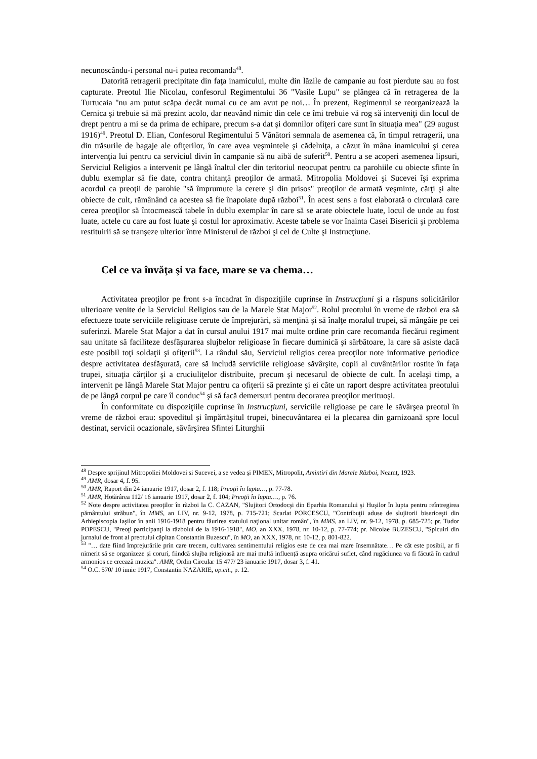necunoscându-i personal nu-i putea recomanda<sup>48</sup>.
Datorită retragerii precipitate din faţa inamicului, multe din lăzile de campanie au fost pierdute sau au fost capturate. Preotul Ilie Nicolau, confesorul Regimentului 36 "Vasile Lupu" se plângea că în retragerea de la Turtucaia "nu am putut scăpa decât numai cu ce am avut pe noi… În prezent, Regimentul se reorganizează la Cernica şi trebuie să mă prezint acolo, dar neavând nimic din cele ce îmi trebuie vă rog să interveniţi din locul de drept pentru a mi se da prima de echipare, precum s-a dat şi domnilor ofiţeri care sunt în situaţia mea" (29 august 1916)<sup>49</sup>. Preotul D. Elian, Confesorul Regimentului 5 Vânători semnala de asemenea că, în timpul retragerii, una din trăsurile de bagaje ale ofiţerilor, în care avea veşmintele şi cădelniţa, a căzut în mâna inamicului şi cerea intervenţia lui pentru ca serviciul divin în campanie să nu aibă de suferit<sup>50</sup>. Pentru a se acoperi asemenea lipsuri, Serviciul Religios a intervenit pe lângă înaltul cler din teritoriul neocupat pentru ca parohiile cu obiecte sfinte în dublu exemplar să fie date, contra chitanţă preoţilor de armată. Mitropolia Moldovei şi Sucevei îşi exprima acordul ca preoţii de parohie "să împrumute la cerere şi din prisos" preoţilor de armată veşminte, cărţi şi alte obiecte de cult, rămânând ca acestea să fie înapoiate după război<sup>51</sup>. În acest sens a fost elaborată o circulară care cerea preoţilor să întocmească tabele în dublu exemplar în care să se arate obiectele luate, locul de unde au fost luate, actele cu care au fost luate şi costul lor aproximativ. Aceste tabele se vor înainta Casei Bisericii şi problema restituirii să se tranşeze ulterior între Ministerul de război şi cel de Culte şi Instrucţiune.
Cel ce va învăţa şi va face, mare se va chema…
Activitatea preoţilor pe front s-a încadrat în dispoziţiile cuprinse în Instrucţiuni şi a răspuns solicitărilor ulterioare venite de la Serviciul Religios sau de la Marele Stat Major<sup>52</sup>. Rolul preotului în vreme de război era să efectueze toate serviciile religioase cerute de împrejurări, să menţină şi să înalţe moralul trupei, să mângâie pe cei suferinzi. Marele Stat Major a dat în cursul anului 1917 mai multe ordine prin care recomanda fiecărui regiment sau unitate să faciliteze desfăşurarea slujbelor religioase în fiecare duminică şi sărbătoare, la care să asiste dacă este posibil toţi soldaţii şi ofiţerii<sup>53</sup>. La rândul său, Serviciul religios cerea preoţilor note informative periodice despre activitatea desfăşurată, care să includă serviciile religioase săvârşite, copii al cuvântărilor rostite în faţa trupei, situaţia cărţilor şi a cruciuliţelor distribuite, precum şi necesarul de obiecte de cult. În acelaşi timp, a intervenit pe lângă Marele Stat Major pentru ca ofiţerii să prezinte şi ei câte un raport despre activitatea preotului de pe lângă corpul pe care îl conduc<sup>54</sup> şi să facă demersuri pentru decorarea preoţilor merituoşi.
În conformitate cu dispoziţiile cuprinse în Instrucţiuni, serviciile religioase pe care le săvârşea preotul în vreme de război erau: spovedi­tul şi împărtăşitul trupei, binecuvântarea ei la plecarea din garnizoană spre locul destinat, servicii ocazionale, săvârşirea Sfintei Liturghii
<sup>48</sup> Despre sprijinul Mitropoliei Moldovei si Sucevei, a se vedea şi PIMEN, Mitropolit, Amintiri din Marele Război, Neamţ, 1923.
<sup>49</sup> AMR, dosar 4, f. 95.
<sup>50</sup> AMR, Raport din 24 ianuarie 1917, dosar 2, f. 118; Preoţii în lupta…, p. 77-78.
<sup>51</sup> AMR, Hotărârea 112/ 16 ianuarie 1917, dosar 2, f. 104; Preoţii în lupta…., p. 76.
<sup>52</sup> Note despre activitatea preoţilor în război la C. CAZAN, "Slujitori Ortodocşi din Eparhia Romanului şi Huşilor în lupta pentru reîntregirea pământului străbun", în MMS, an LIV, nr. 9-12, 1978, p. 715-721; Scarlat PORCESCU, "Contribuţii aduse de slujitorii bisericeşti din Arhiepiscopia Iaşilor în anii 1916-1918 pentru făurirea statului naţional unitar român", în MMS, an LIV, nr. 9-12, 1978, p. 685-725; pr. Tudor POPESCU, "Preoţi participanţi la războiul de la 1916-1918", MO, an XXX, 1978, nr. 10-12, p. 77-774; pr. Nicolae BUZESCU, "Spicuiri din jurnalul de front al preotului căpitan Constantin Buzescu", în MO, an XXX, 1978, nr. 10-12, p. 801-822.
<sup>53</sup> "… date fiind împrejurările prin care trecem, cultivarea sentimentului religios este de cea mai mare însemnătate… Pe cât este posibil, ar fi nimerit să se organizeze şi coruri, fiindcă slujba religioasă are mai multă influenţă asupra oricărui suflet, când rugăciunea va fi făcută în cadrul armonios ce creează muzica". AMR, Ordin Circular 15 477/ 23 ianuarie 1917, dosar 3, f. 41.
<sup>54</sup> O.C. 570/ 10 iunie 1917, Constantin NAZARIE, op.cit., p. 12.